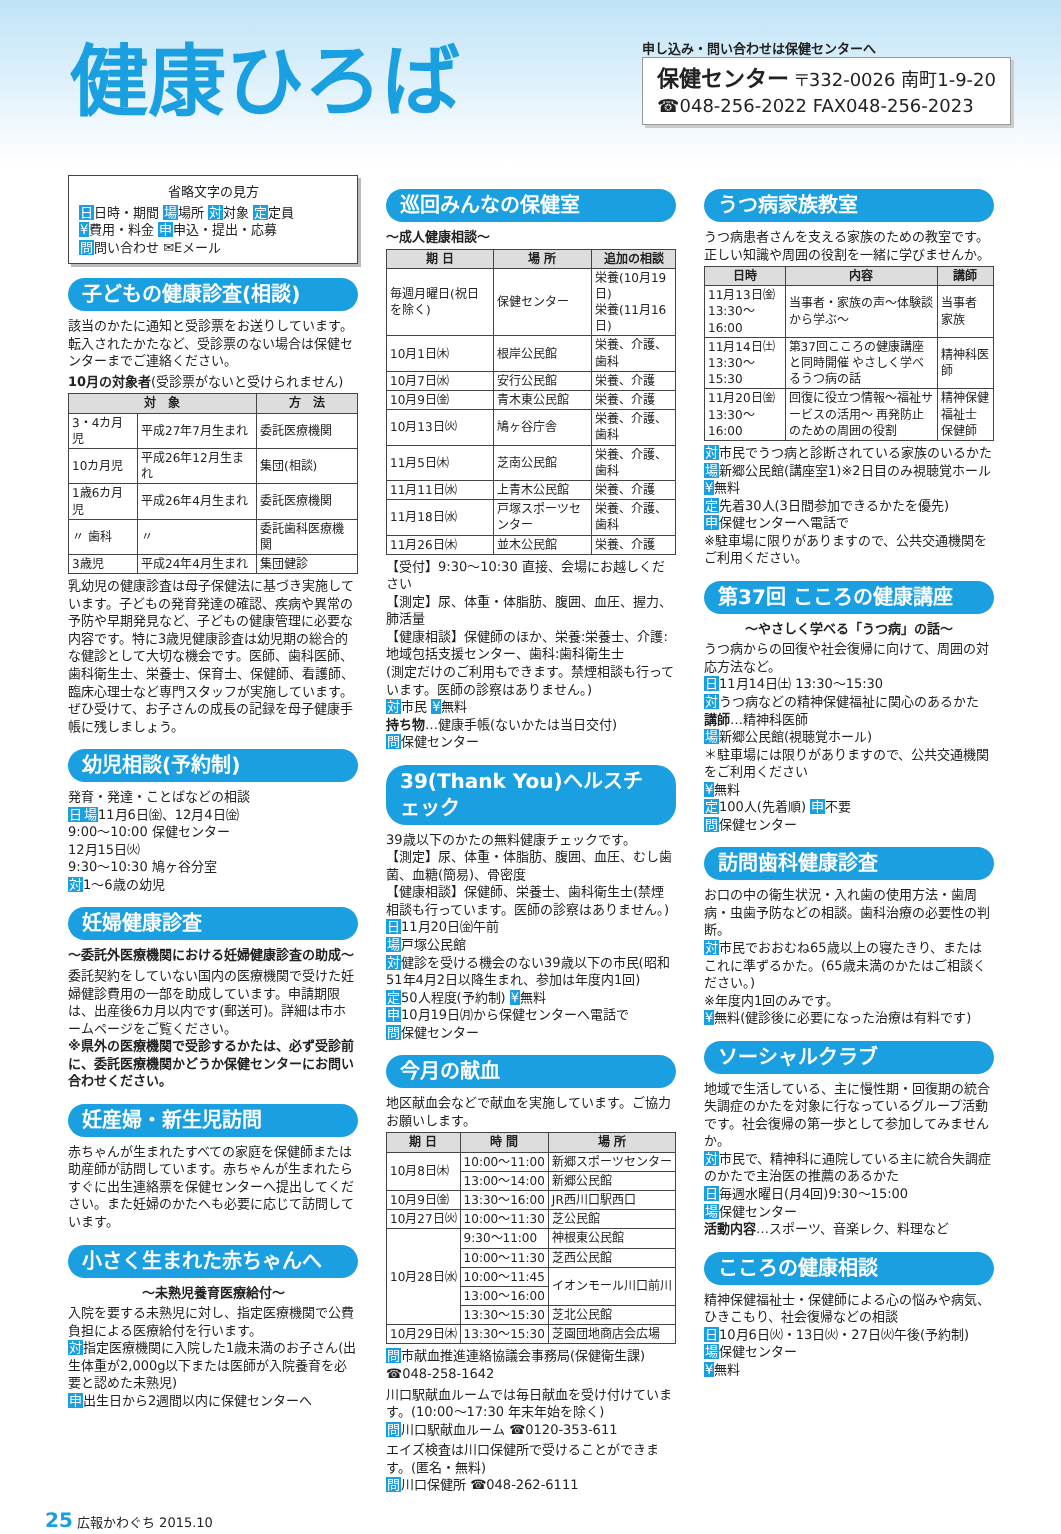健康ひろば
申し込み・問い合わせは保健センターへ
保健センター 〒332-0026 南町1-9-20
☎048-256-2022 FAX048-256-2023
省略文字の見方
日日時・期間 場場所 対対象 定定員
¥費用・料金 申申込・提出・応募
問問い合わせ ✉Eメール
子どもの健康診査(相談)
該当のかたに通知と受診票をお送りしています。転入されたかたなど、受診票のない場合は保健センターまでご連絡ください。
10月の対象者(受診票がないと受けられません)
| 対 象 | | 方 法 |
| --- | --- | --- |
| 3・4カ月児 | 平成27年7月生まれ | 委託医療機関 |
| 10カ月児 | 平成26年12月生まれ | 集団(相談) |
| 1歳6カ月児 | 平成26年4月生まれ | 委託医療機関 |
| 〃 歯科 | 〃 | 委託歯科医療機関 |
| 3歳児 | 平成24年4月生まれ | 集団健診 |
乳幼児の健康診査は母子保健法に基づき実施しています。子どもの発育発達の確認、疾病や異常の予防や早期発見など、子どもの健康管理に必要な内容です。特に3歳児健康診査は幼児期の総合的な健診として大切な機会です。医師、歯科医師、歯科衛生士、栄養士、保育士、保健師、看護師、臨床心理士など専門スタッフが実施しています。ぜひ受けて、お子さんの成長の記録を母子健康手帳に残しましょう。
幼児相談(予約制)
発育・発達・ことばなどの相談
日場11月6日㈮、12月4日㈮
9:00～10:00 保健センター
12月15日㈫
9:30～10:30 鳩ヶ谷分室
対1～6歳の幼児
妊婦健康診査
～委託外医療機関における妊婦健康診査の助成～
委託契約をしていない国内の医療機関で受けた妊婦健診費用の一部を助成しています。申請期限は、出産後6カ月以内です(郵送可)。詳細は市ホームページをご覧ください。
※県外の医療機関で受診するかたは、必ず受診前に、委託医療機関かどうか保健センターにお問い合わせください。
妊産婦・新生児訪問
赤ちゃんが生まれたすべての家庭を保健師または助産師が訪問しています。赤ちゃんが生まれたらすぐに出生連絡票を保健センターへ提出してください。また妊婦のかたへも必要に応じて訪問しています。
小さく生まれた赤ちゃんへ
～未熟児養育医療給付～
入院を要する未熟児に対し、指定医療機関で公費負担による医療給付を行います。
対指定医療機関に入院した1歳未満のお子さん(出生体重が2,000g以下または医師が入院養育を必要と認めた未熟児)
申出生日から2週間以内に保健センターへ
巡回みんなの保健室
～成人健康相談～
| 期 日 | 場 所 | 追加の相談 |
| --- | --- | --- |
| 毎週月曜日(祝日を除く) | 保健センター | 栄養(10月19日) 栄養(11月16日) |
| 10月1日㈭ | 根岸公民館 | 栄養、介護、歯科 |
| 10月7日㈬ | 安行公民館 | 栄養、介護 |
| 10月9日㈮ | 青木東公民館 | 栄養、介護 |
| 10月13日㈫ | 鳩ヶ谷庁舎 | 栄養、介護、歯科 |
| 11月5日㈭ | 芝南公民館 | 栄養、介護、歯科 |
| 11月11日㈬ | 上青木公民館 | 栄養、介護 |
| 11月18日㈬ | 戸塚スポーツセンター | 栄養、介護、歯科 |
| 11月26日㈭ | 並木公民館 | 栄養、介護 |
【受付】9:30～10:30 直接、会場にお越しください
【測定】尿、体重・体脂肪、腹囲、血圧、握力、肺活量
【健康相談】保健師のほか、栄養:栄養士、介護:地域包括支援センター、歯科:歯科衛生士
(測定だけのご利用もできます。禁煙相談も行っています。医師の診察はありません。)
対市民 ¥無料
持ち物…健康手帳(ないかたは当日交付)
問保健センター
39(Thank You)ヘルスチェック
39歳以下のかたの無料健康チェックです。
【測定】尿、体重・体脂肪、腹囲、血圧、むし歯菌、血糖(簡易)、骨密度
【健康相談】保健師、栄養士、歯科衛生士(禁煙相談も行っています。医師の診察はありません。)
日11月20日㈮午前
場戸塚公民館
対健診を受ける機会のない39歳以下の市民(昭和51年4月2日以降生まれ、参加は年度内1回)
定50人程度(予約制) ¥無料
申10月19日㈪から保健センターへ電話で
問保健センター
今月の献血
地区献血会などで献血を実施しています。ご協力お願いします。
| 期 日 | 時 間 | 場 所 |
| --- | --- | --- |
| 10月8日㈭ | 10:00～11:00 | 新郷スポーツセンター |
| | 13:00～14:00 | 新郷公民館 |
| 10月9日㈮ | 13:30～16:00 | JR西川口駅西口 |
| 10月27日㈫ | 10:00～11:30 | 芝公民館 |
| 10月28日㈬ | 9:30～11:00 | 神根東公民館 |
| | 10:00～11:30 | 芝西公民館 |
| | 10:00～11:45 | イオンモール川口前川 |
| | 13:00～16:00 | |
| | 13:30～15:30 | 芝北公民館 |
| 10月29日㈭ | 13:30～15:30 | 芝園団地商店会広場 |
問市献血推進連絡協議会事務局(保健衛生課) ☎048-258-1642
川口駅献血ルームでは毎日献血を受け付けています。(10:00～17:30 年末年始を除く)
問川口駅献血ルーム ☎0120-353-611
エイズ検査は川口保健所で受けることができます。(匿名・無料)
問川口保健所 ☎048-262-6111
うつ病家族教室
うつ病患者さんを支える家族のための教室です。正しい知識や周囲の役割を一緒に学びませんか。
| 日時 | 内容 | 講師 |
| --- | --- | --- |
| 11月13日㈮ 13:30～16:00 | 当事者・家族の声～体験談から学ぶ～ | 当事者 家族 |
| 11月14日㈯ 13:30～15:30 | 第37回こころの健康講座と同時開催 やさしく学べるうつ病の話 | 精神科医師 |
| 11月20日㈮ 13:30～16:00 | 回復に役立つ情報～福祉サービスの活用～ 再発防止のための周囲の役割 | 精神保健福祉士 保健師 |
対市民でうつ病と診断されている家族のいるかた
場新郷公民館(講座室1)※2日目のみ視聴覚ホール ¥無料
定先着30人(3日間参加できるかたを優先)
申保健センターへ電話で
※駐車場に限りがありますので、公共交通機関をご利用ください。
第37回 こころの健康講座
～やさしく学べる「うつ病」の話～
うつ病からの回復や社会復帰に向けて、周囲の対応方法など。
日11月14日㈯ 13:30～15:30
対うつ病などの精神保健福祉に関心のあるかた
講師…精神科医師
場新郷公民館(視聴覚ホール)
＊駐車場には限りがありますので、公共交通機関をご利用ください
¥無料
定100人(先着順) 申不要
問保健センター
訪問歯科健康診査
お口の中の衛生状況・入れ歯の使用方法・歯周病・虫歯予防などの相談。歯科治療の必要性の判断。
対市民でおおむね65歳以上の寝たきり、またはこれに準ずるかた。(65歳未満のかたはご相談ください。)
※年度内1回のみです。
¥無料(健診後に必要になった治療は有料です)
ソーシャルクラブ
地域で生活している、主に慢性期・回復期の統合失調症のかたを対象に行なっているグループ活動です。社会復帰の第一歩として参加してみませんか。
対市民で、精神科に通院している主に統合失調症のかたで主治医の推薦のあるかた
日毎週水曜日(月4回)9:30～15:00
場保健センター
活動内容…スポーツ、音楽レク、料理など
こころの健康相談
精神保健福祉士・保健師による心の悩みや病気、ひきこもり、社会復帰などの相談
日10月6日㈫・13日㈫・27日㈫午後(予約制)
場保健センター
¥無料
25 広報かわぐち 2015.10